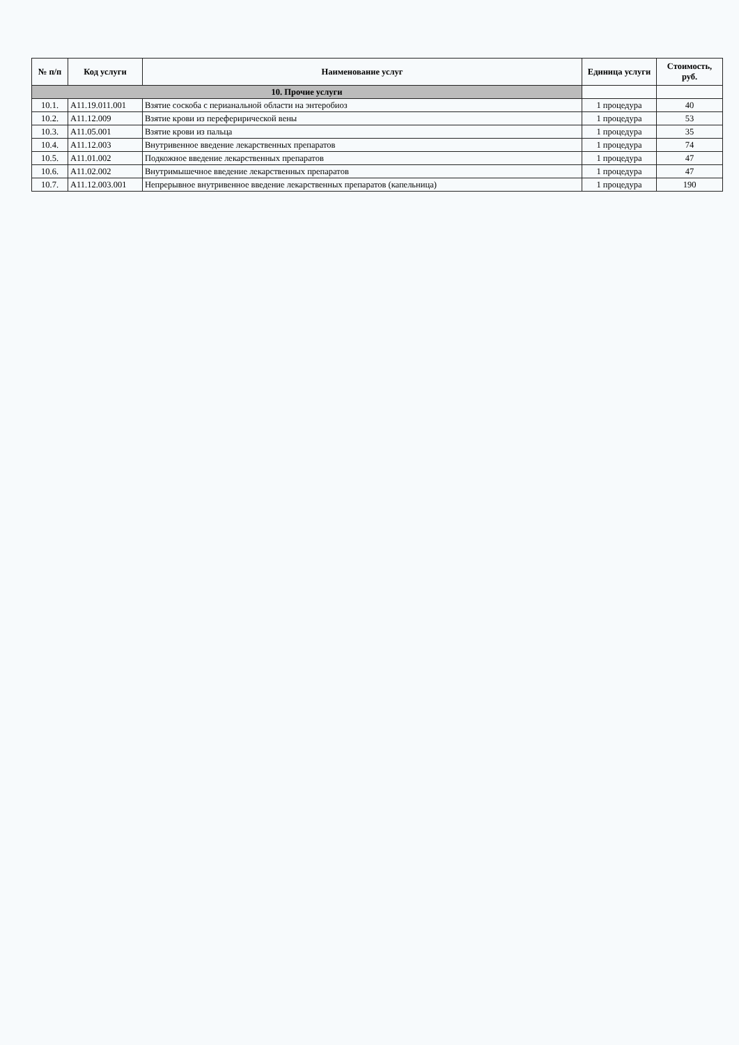| № п/п | Код услуги | Наименование услуг | Единица услуги | Стоимость, руб. |
| --- | --- | --- | --- | --- |
| 10. Прочие услуги | | | | |
| 10.1. | A11.19.011.001 | Взятие соскоба с перианальной области на энтеробиоз | 1 процедура | 40 |
| 10.2. | A11.12.009 | Взятие крови из переферирической вены | 1 процедура | 53 |
| 10.3. | A11.05.001 | Взятие крови из пальца | 1 процедура | 35 |
| 10.4. | A11.12.003 | Внутривенное введение лекарственных препаратов | 1 процедура | 74 |
| 10.5. | A11.01.002 | Подкожное введение лекарственных препаратов | 1 процедура | 47 |
| 10.6. | A11.02.002 | Внутримышечное введение лекарственных препаратов | 1 процедура | 47 |
| 10.7. | A11.12.003.001 | Непрерывное внутривенное введение лекарственных препаратов (капельница) | 1 процедура | 190 |